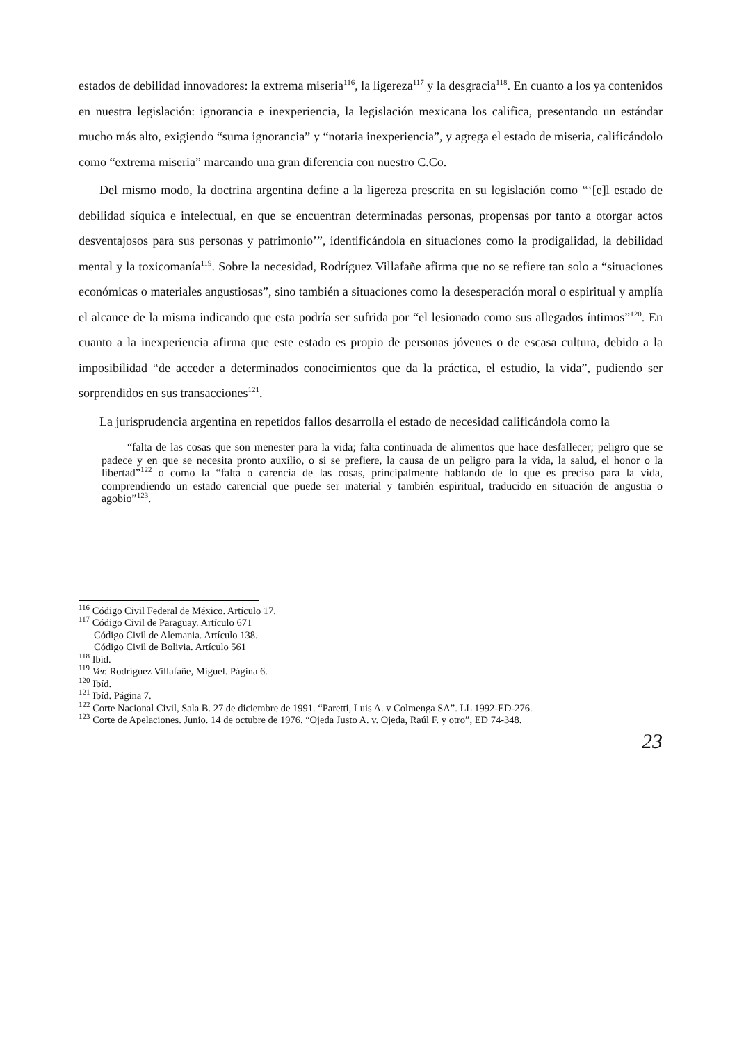estados de debilidad innovadores: la extrema miseria<sup>116</sup>, la ligereza<sup>117</sup> y la desgracia<sup>118</sup>. En cuanto a los ya contenidos en nuestra legislación: ignorancia e inexperiencia, la legislación mexicana los califica, presentando un estándar mucho más alto, exigiendo “suma ignorancia” y “notaria inexperiencia”, y agrega el estado de miseria, calificándolo como “extrema miseria” marcando una gran diferencia con nuestro C.Co.
Del mismo modo, la doctrina argentina define a la ligereza prescrita en su legislación como “‘[e]l estado de debilidad síquica e intelectual, en que se encuentran determinadas personas, propensas por tanto a otorgar actos desventajosos para sus personas y patrimonio’”, identificándola en situaciones como la prodigalidad, la debilidad mental y la toxicomanía<sup>119</sup>. Sobre la necesidad, Rodríguez Villafañe afirma que no se refiere tan solo a “situaciones económicas o materiales angustiosas”, sino también a situaciones como la desesperación moral o espiritual y amplía el alcance de la misma indicando que esta podría ser sufrida por “el lesionado como sus allegados íntimos”<sup>120</sup>. En cuanto a la inexperiencia afirma que este estado es propio de personas jóvenes o de escasa cultura, debido a la imposibilidad “de acceder a determinados conocimientos que da la práctica, el estudio, la vida”, pudiendo ser sorprendidos en sus transacciones<sup>121</sup>.
La jurisprudencia argentina en repetidos fallos desarrolla el estado de necesidad calificándola como la
“falta de las cosas que son menester para la vida; falta continuada de alimentos que hace desfallecer; peligro que se padece y en que se necesita pronto auxilio, o si se prefiere, la causa de un peligro para la vida, la salud, el honor o la libertad”<sup>122</sup> o como la “falta o carencia de las cosas, principalmente hablando de lo que es preciso para la vida, comprendiendo un estado carencial que puede ser material y también espiritual, traducido en situación de angustia o agobio”<sup>123</sup>.
<sup>116</sup> Código Civil Federal de México. Artículo 17.
<sup>117</sup> Código Civil de Paraguay. Artículo 671
Código Civil de Alemania. Artículo 138.
Código Civil de Bolivia. Artículo 561
<sup>118</sup> Ibíd.
<sup>119</sup> Ver. Rodríguez Villafañe, Miguel. Página 6.
<sup>120</sup> Ibíd.
<sup>121</sup> Ibíd. Página 7.
<sup>122</sup> Corte Nacional Civil, Sala B. 27 de diciembre de 1991. “Paretti, Luis A. v Colmenga SA”. LL 1992-ED-276.
<sup>123</sup> Corte de Apelaciones. Junio. 14 de octubre de 1976. “Ojeda Justo A. v. Ojeda, Raúl F. y otro”, ED 74-348.
23